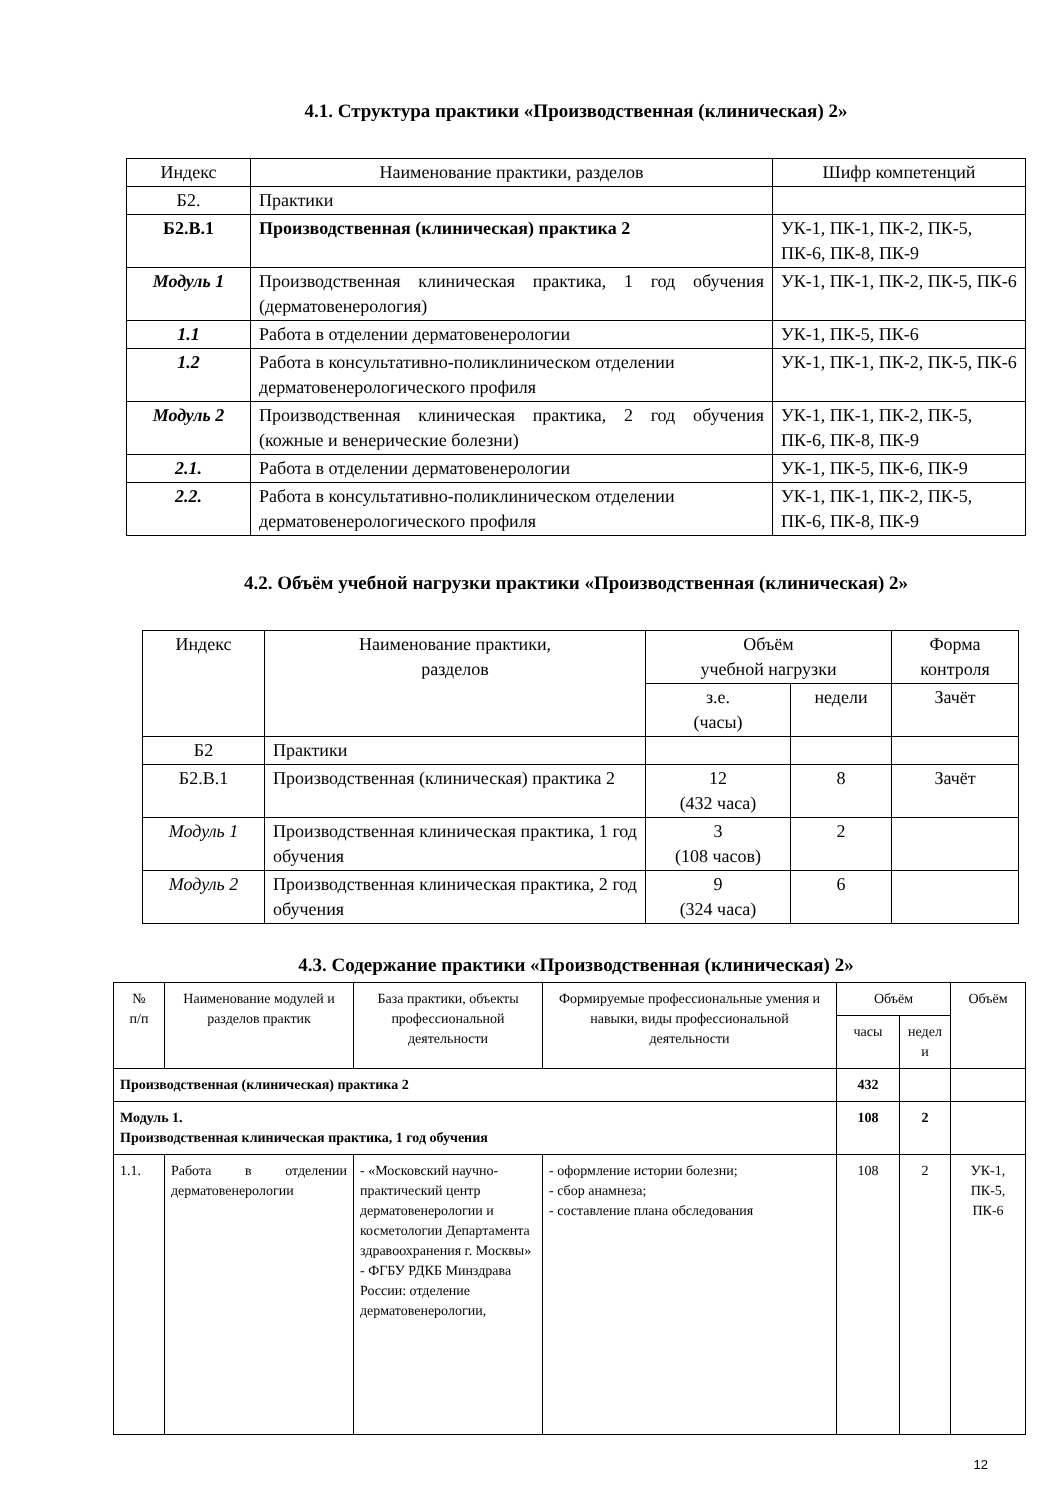4.1. Структура практики «Производственная (клиническая) 2»
| Индекс | Наименование практики, разделов | Шифр компетенций |
| --- | --- | --- |
| Б2. | Практики | |
| Б2.В.1 | Производственная (клиническая) практика 2 | УК-1, ПК-1, ПК-2, ПК-5, ПК-6, ПК-8, ПК-9 |
| Модуль 1 | Производственная клиническая практика, 1 год обучения (дерматовенерология) | УК-1, ПК-1, ПК-2, ПК-5, ПК-6 |
| 1.1 | Работа в отделении дерматовенерологии | УК-1, ПК-5, ПК-6 |
| 1.2 | Работа в консультативно-поликлиническом отделении дерматовенерологического профиля | УК-1, ПК-1, ПК-2, ПК-5, ПК-6 |
| Модуль 2 | Производственная клиническая практика, 2 год обучения (кожные и венерические болезни) | УК-1, ПК-1, ПК-2, ПК-5, ПК-6, ПК-8, ПК-9 |
| 2.1. | Работа в отделении дерматовенерологии | УК-1, ПК-5, ПК-6, ПК-9 |
| 2.2. | Работа в консультативно-поликлиническом отделении дерматовенерологического профиля | УК-1, ПК-1, ПК-2, ПК-5, ПК-6, ПК-8, ПК-9 |
4.2. Объём учебной нагрузки практики «Производственная (клиническая) 2»
| Индекс | Наименование практики, разделов | Объём учебной нагрузки | | Форма контроля |
| --- | --- | --- | --- | --- |
| | | з.е. (часы) | недели | Зачёт |
| Б2 | Практики | | | |
| Б2.В.1 | Производственная (клиническая) практика 2 | 12 (432 часа) | 8 | Зачёт |
| Модуль 1 | Производственная клиническая практика, 1 год обучения | 3 (108 часов) | 2 | |
| Модуль 2 | Производственная клиническая практика, 2 год обучения | 9 (324 часа) | 6 | |
4.3. Содержание практики «Производственная (клиническая) 2»
| № п/п | Наименование модулей и разделов практик | База практики, объекты профессиональной деятельности | Формируемые профессиональные умения и навыки, виды профессиональной деятельности | Объём | | Объём |
| --- | --- | --- | --- | --- | --- | --- |
| | | | | часы | недел и | |
| Производственная (клиническая) практика 2 | | | | 432 | | |
| Модуль 1. Производственная клиническая практика, 1 год обучения | | | | 108 | 2 | |
| 1.1. | Работа в отделении дерматовенерологии | - «Московский научно-практический центр дерматовенерологии и косметологии Департамента здравоохранения г. Москвы» - ФГБУ РДКБ Минздрава России: отделение дерматовенерологии, | - оформление истории болезни; - сбор анамнеза; - составление плана обследования | 108 | 2 | УК-1, ПК-5, ПК-6 |
12